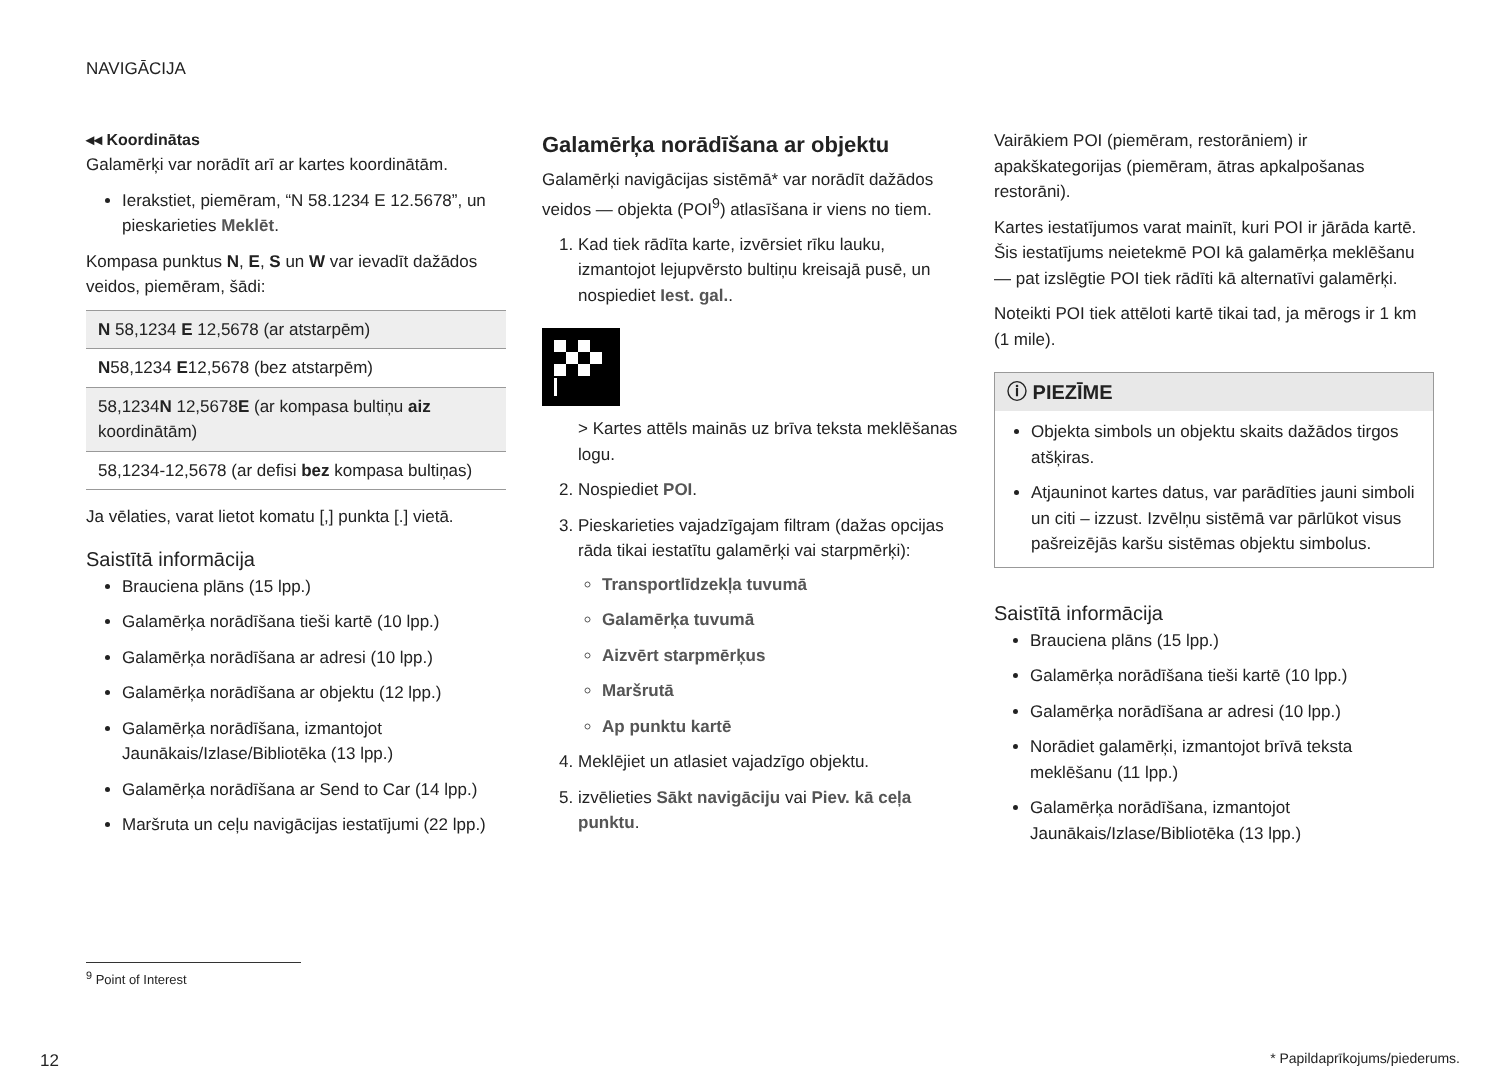NAVIGĀCIJA
◂◂ Koordinātas
Galamērķi var norādīt arī ar kartes koordinātām.
Ierakstiet, piemēram, “N 58.1234 E 12.5678”, un pieskarieties Meklēt.
Kompasa punktus N, E, S un W var ievadīt dažādos veidos, piemēram, šādi:
| N 58,1234 E 12,5678 (ar atstarpēm) |
| N 58,1234 E 12,5678 (bez atstarpēm) |
| 58,1234 N 12,5678 E (ar kompasa bultiņu aiz koordinātām) |
| 58,1234-12,5678 (ar defisi bez kompasa bultiņas) |
Ja vēlaties, varat lietot komatu [,] punkta [.] vietā.
Saistītā informācija
Brauciena plāns (15 lpp.)
Galamērķa norādīšana tieši kartē (10 lpp.)
Galamērķa norādīšana ar adresi (10 lpp.)
Galamērķa norādīšana ar objektu (12 lpp.)
Galamērķa norādīšana, izmantojot Jaunākais/Izlase/Bibliotēka (13 lpp.)
Galamērķa norādīšana ar Send to Car (14 lpp.)
Maršruta un ceļu navigācijas iestatījumi (22 lpp.)
Galamērķa norādīšana ar objektu
Galamērķi navigācijas sistēmā* var norādīt dažādos veidos — objekta (POI<sup>9</sup>) atlasīšana ir viens no tiem.
1. Kad tiek rādīta karte, izvērsiet rīku lauku, izmantojot lejupvērsto bultiņu kreisajā pusē, un nospiediet Iest. gal..
> Kartes attēls mainās uz brīva teksta meklēšanas logu.
2. Nospiediet POI.
3. Pieskarieties vajadzīgajam filtram (dažas opcijas rāda tikai iestatītu galamērķi vai starpmērķi):
Transportlīdzekļa tuvumā
Galamērķa tuvumā
Aizvērt starpmērķus
Maršrutā
Ap punktu kartē
4. Meklējiet un atlasiet vajadzīgo objektu.
5. izvēlieties Sākt navigāciju vai Piev. kā ceļa punktu.
Vairākiem POI (piemēram, restorāniem) ir apakškategorijas (piemēram, ātras apkalpošanas restorāni).
Kartes iestatījumos varat mainīt, kuri POI ir jārāda kartē. Šis iestatījums neietekmē POI kā galamērķa meklēšanu — pat izslēgtie POI tiek rādīti kā alternatīvi galamērķi.
Noteikti POI tiek attēloti kartē tikai tad, ja mērogs ir 1 km (1 mile).
ⓘ PIEZĪME
Objekta simbols un objektu skaits dažādos tirgos atšķiras.
Atjauninot kartes datus, var parādīties jauni simboli un citi – izzust. Izvēlņu sistēmā var pārlūkot visus pašreizējās karšu sistēmas objektu simbolus.
Saistītā informācija
Brauciena plāns (15 lpp.)
Galamērķa norādīšana tieši kartē (10 lpp.)
Galamērķa norādīšana ar adresi (10 lpp.)
Norādiet galamērķi, izmantojot brīvā teksta meklēšanu (11 lpp.)
Galamērķa norādīšana, izmantojot Jaunākais/Izlase/Bibliotēka (13 lpp.)
<sup>9</sup> Point of Interest
12 * Papildaprīkojums/piederums.